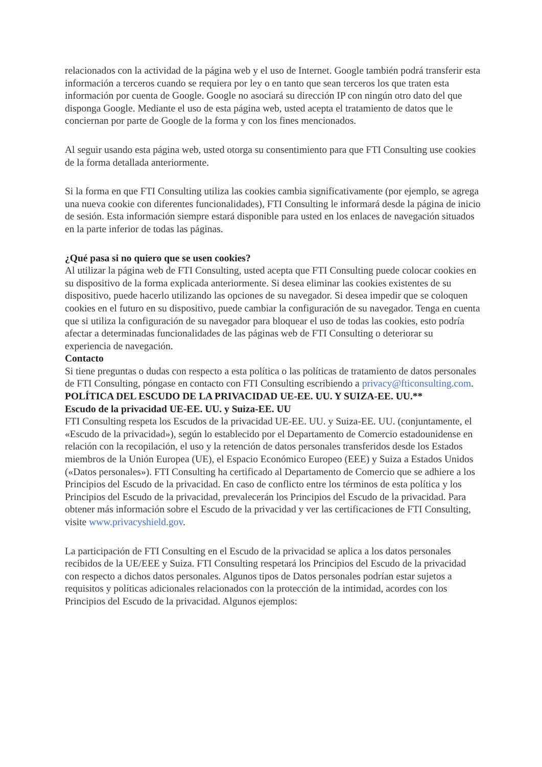relacionados con la actividad de la página web y el uso de Internet. Google también podrá transferir esta información a terceros cuando se requiera por ley o en tanto que sean terceros los que traten esta información por cuenta de Google. Google no asociará su dirección IP con ningún otro dato del que disponga Google. Mediante el uso de esta página web, usted acepta el tratamiento de datos que le conciernan por parte de Google de la forma y con los fines mencionados.
Al seguir usando esta página web, usted otorga su consentimiento para que FTI Consulting use cookies de la forma detallada anteriormente.
Si la forma en que FTI Consulting utiliza las cookies cambia significativamente (por ejemplo, se agrega una nueva cookie con diferentes funcionalidades), FTI Consulting le informará desde la página de inicio de sesión. Esta información siempre estará disponible para usted en los enlaces de navegación situados en la parte inferior de todas las páginas.
¿Qué pasa si no quiero que se usen cookies?
Al utilizar la página web de FTI Consulting, usted acepta que FTI Consulting puede colocar cookies en su dispositivo de la forma explicada anteriormente. Si desea eliminar las cookies existentes de su dispositivo, puede hacerlo utilizando las opciones de su navegador. Si desea impedir que se coloquen cookies en el futuro en su dispositivo, puede cambiar la configuración de su navegador. Tenga en cuenta que si utiliza la configuración de su navegador para bloquear el uso de todas las cookies, esto podría afectar a determinadas funcionalidades de las páginas web de FTI Consulting o deteriorar su experiencia de navegación.
Contacto
Si tiene preguntas o dudas con respecto a esta política o las políticas de tratamiento de datos personales de FTI Consulting, póngase en contacto con FTI Consulting escribiendo a privacy@fticonsulting.com.
POLÍTICA DEL ESCUDO DE LA PRIVACIDAD UE-EE. UU. Y SUIZA-EE. UU.**
Escudo de la privacidad UE-EE. UU. y Suiza-EE. UU
FTI Consulting respeta los Escudos de la privacidad UE-EE. UU. y Suiza-EE. UU. (conjuntamente, el «Escudo de la privacidad»), según lo establecido por el Departamento de Comercio estadounidense en relación con la recopilación, el uso y la retención de datos personales transferidos desde los Estados miembros de la Unión Europea (UE), el Espacio Económico Europeo (EEE) y Suiza a Estados Unidos («Datos personales»). FTI Consulting ha certificado al Departamento de Comercio que se adhiere a los Principios del Escudo de la privacidad. En caso de conflicto entre los términos de esta política y los Principios del Escudo de la privacidad, prevalecerán los Principios del Escudo de la privacidad. Para obtener más información sobre el Escudo de la privacidad y ver las certificaciones de FTI Consulting, visite www.privacyshield.gov.
La participación de FTI Consulting en el Escudo de la privacidad se aplica a los datos personales recibidos de la UE/EEE y Suiza. FTI Consulting respetará los Principios del Escudo de la privacidad con respecto a dichos datos personales. Algunos tipos de Datos personales podrían estar sujetos a requisitos y políticas adicionales relacionados con la protección de la intimidad, acordes con los Principios del Escudo de la privacidad. Algunos ejemplos: